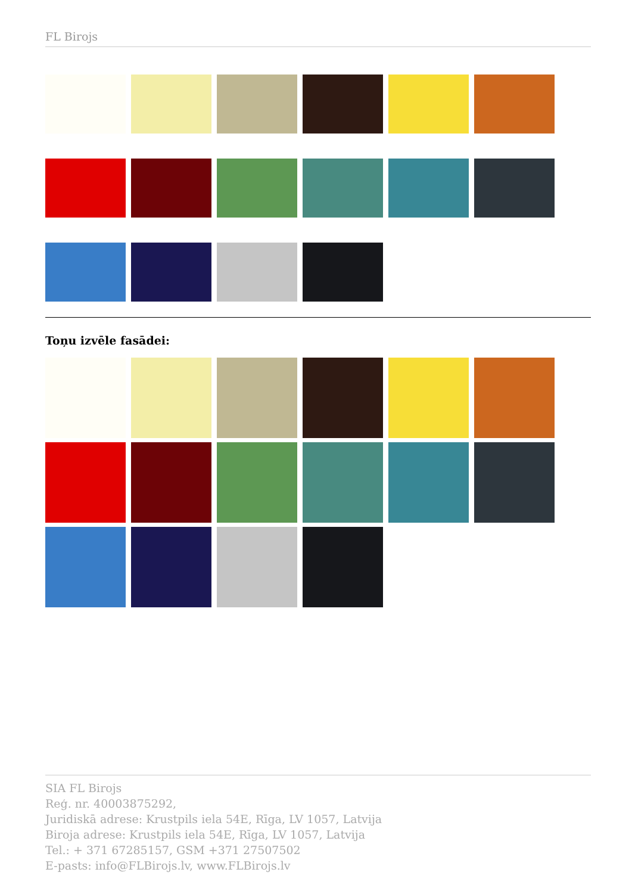FL Birojs
Toņu izvēle fasādei:
SIA FL Birojs
Reģ. nr. 40003875292,
Juridiskā adrese: Krustpils iela 54E, Rīga, LV 1057, Latvija
Biroja adrese: Krustpils iela 54E, Rīga, LV 1057, Latvija
Tel.: + 371 67285157, GSM +371 27507502
E-pasts: info@FLBirojs.lv, www.FLBirojs.lv